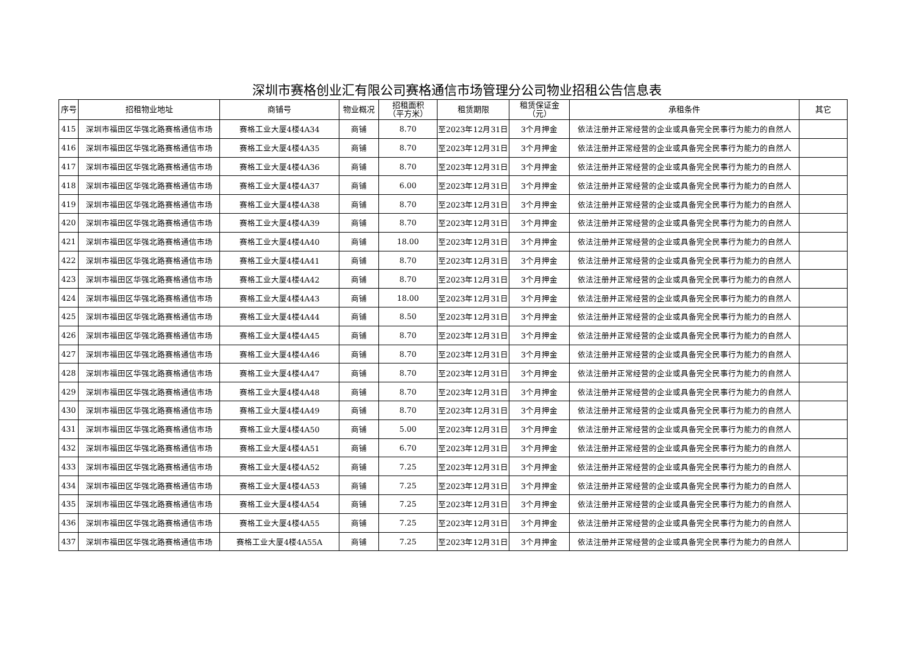深圳市赛格创业汇有限公司赛格通信市场管理分公司物业招租公告信息表
| 序号 | 招租物业地址 | 商铺号 | 物业概况 | 招租面积 （平方米） | 租赁期限 | 租赁保证金 （元） | 承租条件 | 其它 |
| --- | --- | --- | --- | --- | --- | --- | --- | --- |
| 415 | 深圳市福田区华强北路赛格通信市场 | 赛格工业大厦4楼4A34 | 商铺 | 8.70 | 至2023年12月31日 | 3个月押金 | 依法注册并正常经营的企业或具备完全民事行为能力的自然人 | |
| 416 | 深圳市福田区华强北路赛格通信市场 | 赛格工业大厦4楼4A35 | 商铺 | 8.70 | 至2023年12月31日 | 3个月押金 | 依法注册并正常经营的企业或具备完全民事行为能力的自然人 | |
| 417 | 深圳市福田区华强北路赛格通信市场 | 赛格工业大厦4楼4A36 | 商铺 | 8.70 | 至2023年12月31日 | 3个月押金 | 依法注册并正常经营的企业或具备完全民事行为能力的自然人 | |
| 418 | 深圳市福田区华强北路赛格通信市场 | 赛格工业大厦4楼4A37 | 商铺 | 6.00 | 至2023年12月31日 | 3个月押金 | 依法注册并正常经营的企业或具备完全民事行为能力的自然人 | |
| 419 | 深圳市福田区华强北路赛格通信市场 | 赛格工业大厦4楼4A38 | 商铺 | 8.70 | 至2023年12月31日 | 3个月押金 | 依法注册并正常经营的企业或具备完全民事行为能力的自然人 | |
| 420 | 深圳市福田区华强北路赛格通信市场 | 赛格工业大厦4楼4A39 | 商铺 | 8.70 | 至2023年12月31日 | 3个月押金 | 依法注册并正常经营的企业或具备完全民事行为能力的自然人 | |
| 421 | 深圳市福田区华强北路赛格通信市场 | 赛格工业大厦4楼4A40 | 商铺 | 18.00 | 至2023年12月31日 | 3个月押金 | 依法注册并正常经营的企业或具备完全民事行为能力的自然人 | |
| 422 | 深圳市福田区华强北路赛格通信市场 | 赛格工业大厦4楼4A41 | 商铺 | 8.70 | 至2023年12月31日 | 3个月押金 | 依法注册并正常经营的企业或具备完全民事行为能力的自然人 | |
| 423 | 深圳市福田区华强北路赛格通信市场 | 赛格工业大厦4楼4A42 | 商铺 | 8.70 | 至2023年12月31日 | 3个月押金 | 依法注册并正常经营的企业或具备完全民事行为能力的自然人 | |
| 424 | 深圳市福田区华强北路赛格通信市场 | 赛格工业大厦4楼4A43 | 商铺 | 18.00 | 至2023年12月31日 | 3个月押金 | 依法注册并正常经营的企业或具备完全民事行为能力的自然人 | |
| 425 | 深圳市福田区华强北路赛格通信市场 | 赛格工业大厦4楼4A44 | 商铺 | 8.50 | 至2023年12月31日 | 3个月押金 | 依法注册并正常经营的企业或具备完全民事行为能力的自然人 | |
| 426 | 深圳市福田区华强北路赛格通信市场 | 赛格工业大厦4楼4A45 | 商铺 | 8.70 | 至2023年12月31日 | 3个月押金 | 依法注册并正常经营的企业或具备完全民事行为能力的自然人 | |
| 427 | 深圳市福田区华强北路赛格通信市场 | 赛格工业大厦4楼4A46 | 商铺 | 8.70 | 至2023年12月31日 | 3个月押金 | 依法注册并正常经营的企业或具备完全民事行为能力的自然人 | |
| 428 | 深圳市福田区华强北路赛格通信市场 | 赛格工业大厦4楼4A47 | 商铺 | 8.70 | 至2023年12月31日 | 3个月押金 | 依法注册并正常经营的企业或具备完全民事行为能力的自然人 | |
| 429 | 深圳市福田区华强北路赛格通信市场 | 赛格工业大厦4楼4A48 | 商铺 | 8.70 | 至2023年12月31日 | 3个月押金 | 依法注册并正常经营的企业或具备完全民事行为能力的自然人 | |
| 430 | 深圳市福田区华强北路赛格通信市场 | 赛格工业大厦4楼4A49 | 商铺 | 8.70 | 至2023年12月31日 | 3个月押金 | 依法注册并正常经营的企业或具备完全民事行为能力的自然人 | |
| 431 | 深圳市福田区华强北路赛格通信市场 | 赛格工业大厦4楼4A50 | 商铺 | 5.00 | 至2023年12月31日 | 3个月押金 | 依法注册并正常经营的企业或具备完全民事行为能力的自然人 | |
| 432 | 深圳市福田区华强北路赛格通信市场 | 赛格工业大厦4楼4A51 | 商铺 | 6.70 | 至2023年12月31日 | 3个月押金 | 依法注册并正常经营的企业或具备完全民事行为能力的自然人 | |
| 433 | 深圳市福田区华强北路赛格通信市场 | 赛格工业大厦4楼4A52 | 商铺 | 7.25 | 至2023年12月31日 | 3个月押金 | 依法注册并正常经营的企业或具备完全民事行为能力的自然人 | |
| 434 | 深圳市福田区华强北路赛格通信市场 | 赛格工业大厦4楼4A53 | 商铺 | 7.25 | 至2023年12月31日 | 3个月押金 | 依法注册并正常经营的企业或具备完全民事行为能力的自然人 | |
| 435 | 深圳市福田区华强北路赛格通信市场 | 赛格工业大厦4楼4A54 | 商铺 | 7.25 | 至2023年12月31日 | 3个月押金 | 依法注册并正常经营的企业或具备完全民事行为能力的自然人 | |
| 436 | 深圳市福田区华强北路赛格通信市场 | 赛格工业大厦4楼4A55 | 商铺 | 7.25 | 至2023年12月31日 | 3个月押金 | 依法注册并正常经营的企业或具备完全民事行为能力的自然人 | |
| 437 | 深圳市福田区华强北路赛格通信市场 | 赛格工业大厦4楼4A55A | 商铺 | 7.25 | 至2023年12月31日 | 3个月押金 | 依法注册并正常经营的企业或具备完全民事行为能力的自然人 | |